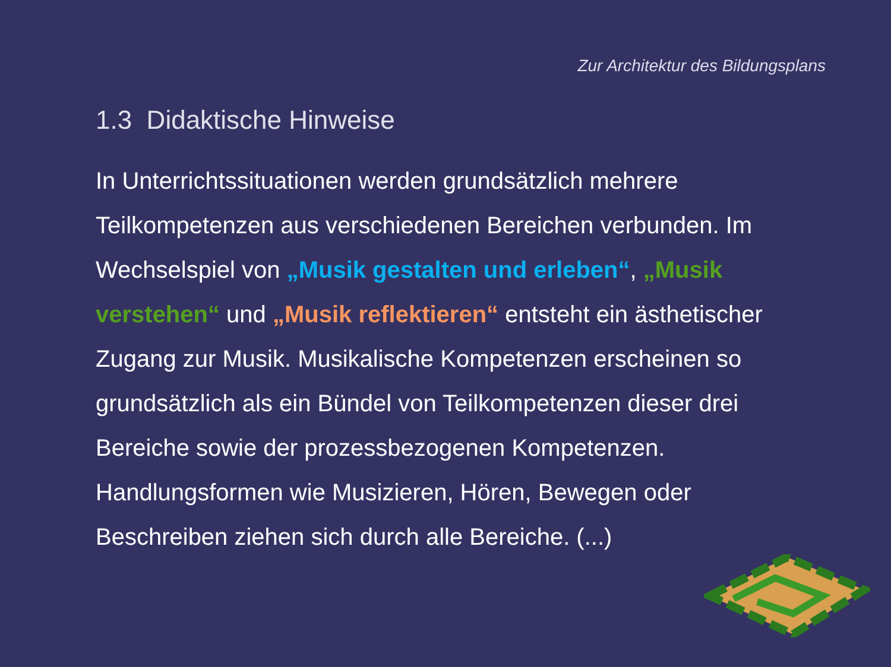Zur Architektur des Bildungsplans
1.3 Didaktische Hinweise
In Unterrichtssituationen werden grundsätzlich mehrere Teilkompetenzen aus verschiedenen Bereichen verbunden. Im Wechselspiel von „Musik gestalten und erleben“, „Musik verstehen“ und „Musik reflektieren“ entsteht ein ästhetischer Zugang zur Musik. Musikalische Kompetenzen erscheinen so grundsätzlich als ein Bündel von Teilkompetenzen dieser drei Bereiche sowie der prozessbezogenen Kompetenzen. Handlungsformen wie Musizieren, Hören, Bewegen oder Beschreiben ziehen sich durch alle Bereiche. (...)